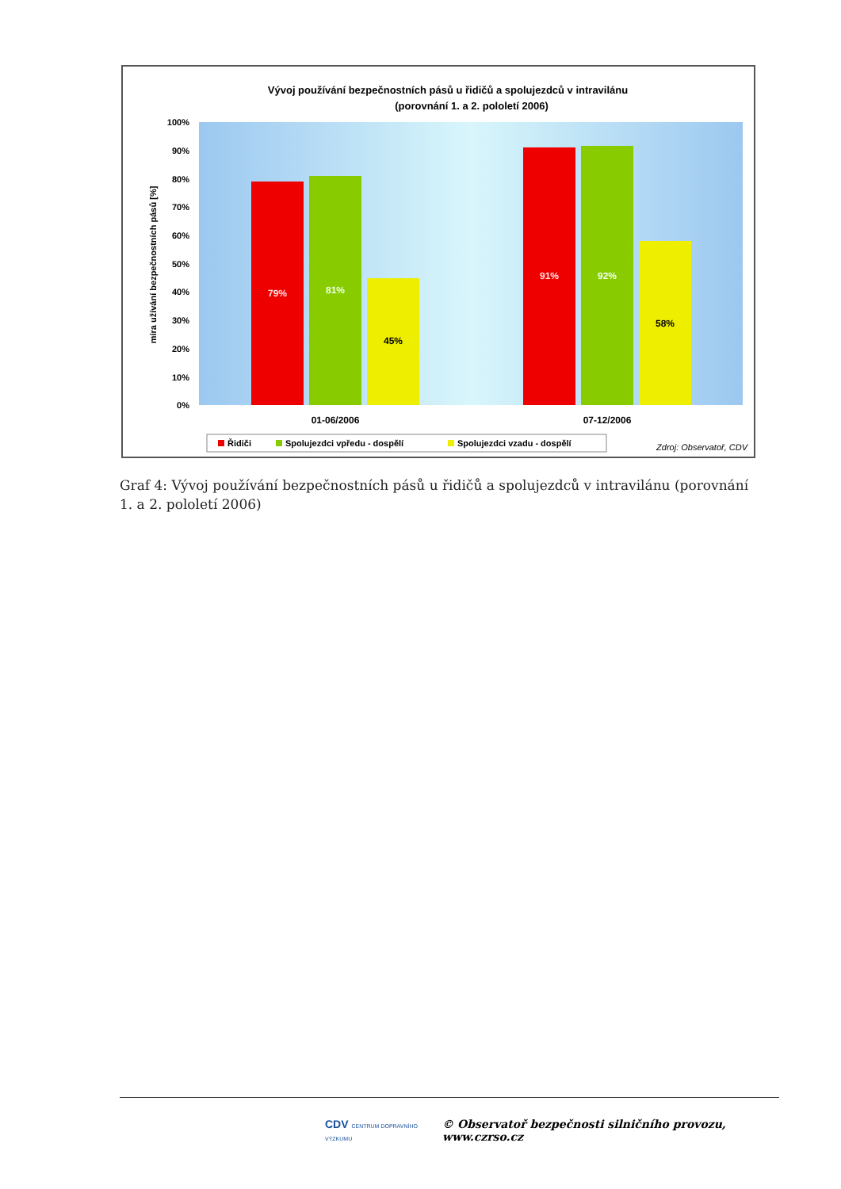Vývoj používání bezpečnostních pásů u řidičů a spolujezdců v intravilánu
(porovnání 1. a 2. pololetí 2006)
100%
90%
80%
70%
60%
50%
40%
30%
20%
10%
0%
míra užívání bezpečnostních pásů [%]
79%
81%
45%
91%
92%
58%
01-06/2006
07-12/2006
Řidiči
Spolujezdci vpředu - dospělí
Spolujezdci vzadu - dospělí
Zdroj: Observatoř, CDV
Graf 4: Vývoj používání bezpečnostních pásů u řidičů a spolujezdců v intravilánu (porovnání 1. a 2. pololetí 2006)
CDV CENTRUM DOPRAVNÍHO VÝZKUMU © Observatoř bezpečnosti silničního provozu, www.czrso.cz